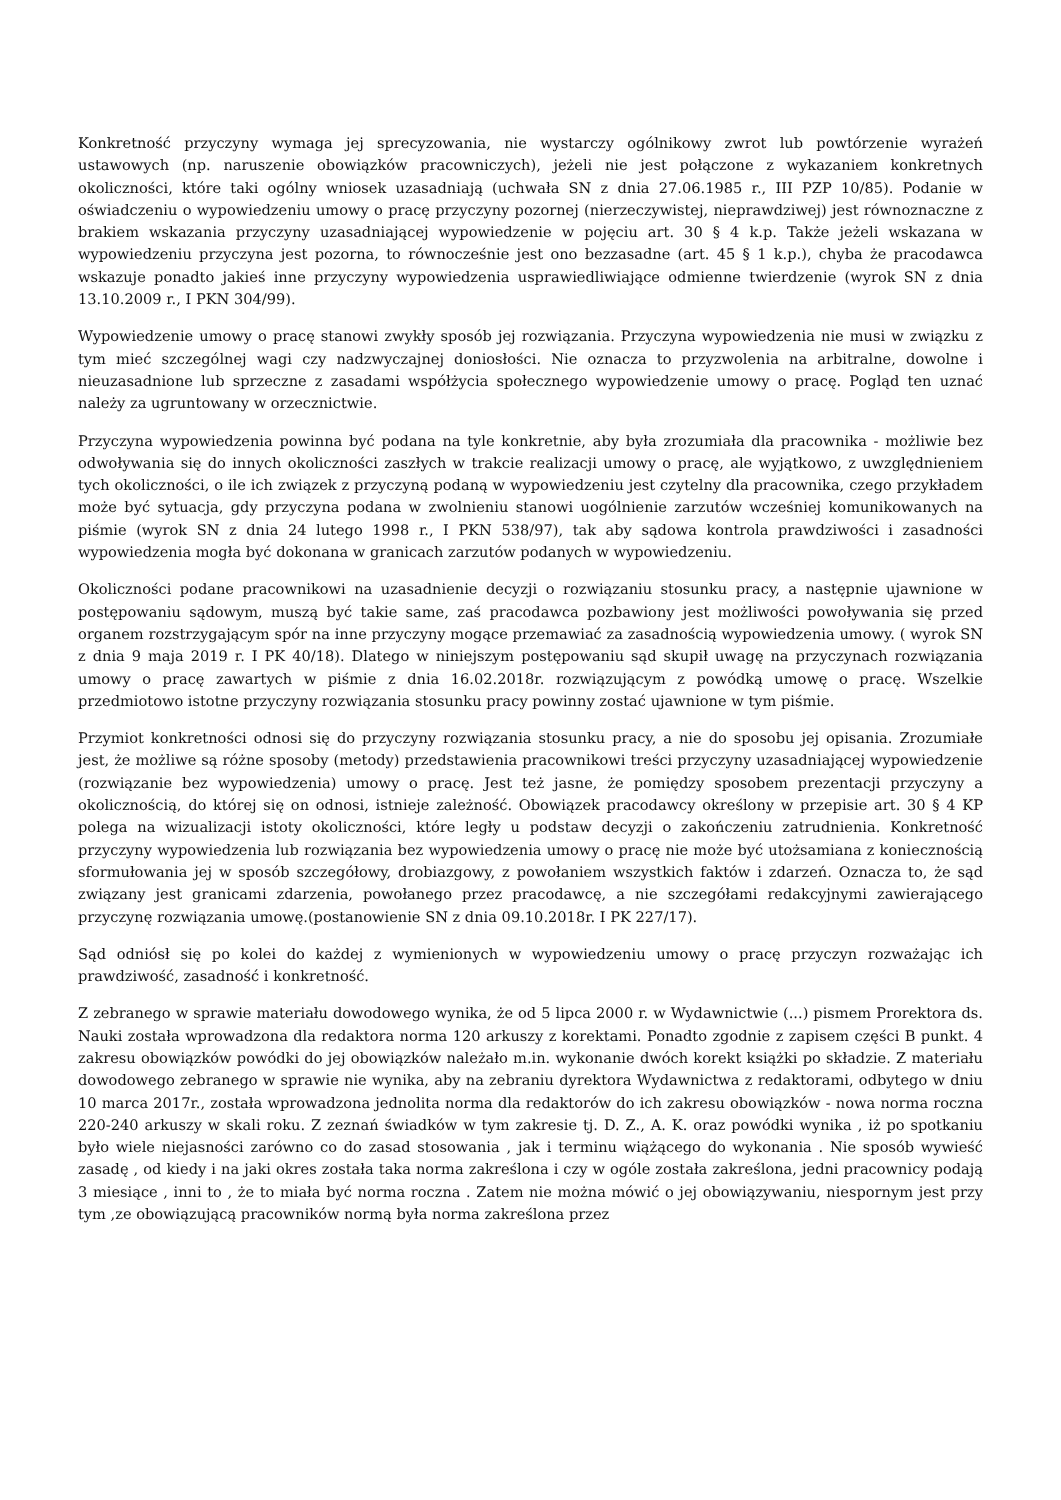Konkretność przyczyny wymaga jej sprecyzowania, nie wystarczy ogólnikowy zwrot lub powtórzenie wyrażeń ustawowych (np. naruszenie obowiązków pracowniczych), jeżeli nie jest połączone z wykazaniem konkretnych okoliczności, które taki ogólny wniosek uzasadniają (uchwała SN z dnia 27.06.1985 r., III PZP 10/85). Podanie w oświadczeniu o wypowiedzeniu umowy o pracę przyczyny pozornej (nierzeczywistej, nieprawdziwej) jest równoznaczne z brakiem wskazania przyczyny uzasadniającej wypowiedzenie w pojęciu art. 30 § 4 k.p. Także jeżeli wskazana w wypowiedzeniu przyczyna jest pozorna, to równocześnie jest ono bezzasadne (art. 45 § 1 k.p.), chyba że pracodawca wskazuje ponadto jakieś inne przyczyny wypowiedzenia usprawiedliwiające odmienne twierdzenie (wyrok SN z dnia 13.10.2009 r., I PKN 304/99).
Wypowiedzenie umowy o pracę stanowi zwykły sposób jej rozwiązania. Przyczyna wypowiedzenia nie musi w związku z tym mieć szczególnej wagi czy nadzwyczajnej doniosłości. Nie oznacza to przyzwolenia na arbitralne, dowolne i nieuzasadnione lub sprzeczne z zasadami współżycia społecznego wypowiedzenie umowy o pracę. Pogląd ten uznać należy za ugruntowany w orzecznictwie.
Przyczyna wypowiedzenia powinna być podana na tyle konkretnie, aby była zrozumiała dla pracownika - możliwie bez odwoływania się do innych okoliczności zaszłych w trakcie realizacji umowy o pracę, ale wyjątkowo, z uwzględnieniem tych okoliczności, o ile ich związek z przyczyną podaną w wypowiedzeniu jest czytelny dla pracownika, czego przykładem może być sytuacja, gdy przyczyna podana w zwolnieniu stanowi uogólnienie zarzutów wcześniej komunikowanych na piśmie (wyrok SN z dnia 24 lutego 1998 r., I PKN 538/97), tak aby sądowa kontrola prawdziwości i zasadności wypowiedzenia mogła być dokonana w granicach zarzutów podanych w wypowiedzeniu.
Okoliczności podane pracownikowi na uzasadnienie decyzji o rozwiązaniu stosunku pracy, a następnie ujawnione w postępowaniu sądowym, muszą być takie same, zaś pracodawca pozbawiony jest możliwości powoływania się przed organem rozstrzygającym spór na inne przyczyny mogące przemawiać za zasadnością wypowiedzenia umowy. ( wyrok SN z dnia 9 maja 2019 r. I PK 40/18). Dlatego w niniejszym postępowaniu sąd skupił uwagę na przyczynach rozwiązania umowy o pracę zawartych w piśmie z dnia 16.02.2018r. rozwiązującym z powódką umowę o pracę. Wszelkie przedmiotowo istotne przyczyny rozwiązania stosunku pracy powinny zostać ujawnione w tym piśmie.
Przymiot konkretności odnosi się do przyczyny rozwiązania stosunku pracy, a nie do sposobu jej opisania. Zrozumiałe jest, że możliwe są różne sposoby (metody) przedstawienia pracownikowi treści przyczyny uzasadniającej wypowiedzenie (rozwiązanie bez wypowiedzenia) umowy o pracę. Jest też jasne, że pomiędzy sposobem prezentacji przyczyny a okolicznością, do której się on odnosi, istnieje zależność. Obowiązek pracodawcy określony w przepisie art. 30 § 4 KP polega na wizualizacji istoty okoliczności, które legły u podstaw decyzji o zakończeniu zatrudnienia. Konkretność przyczyny wypowiedzenia lub rozwiązania bez wypowiedzenia umowy o pracę nie może być utożsamiana z koniecznością sformułowania jej w sposób szczegółowy, drobiazgowy, z powołaniem wszystkich faktów i zdarzeń. Oznacza to, że sąd związany jest granicami zdarzenia, powołanego przez pracodawcę, a nie szczegółami redakcyjnymi zawierającego przyczynę rozwiązania umowę.(postanowienie SN z dnia 09.10.2018r. I PK 227/17).
Sąd odniósł się po kolei do każdej z wymienionych w wypowiedzeniu umowy o pracę przyczyn rozważając ich prawdziwość, zasadność i konkretność.
Z zebranego w sprawie materiału dowodowego wynika, że od 5 lipca 2000 r. w Wydawnictwie (...) pismem Prorektora ds. Nauki została wprowadzona dla redaktora norma 120 arkuszy z korektami. Ponadto zgodnie z zapisem części B punkt. 4 zakresu obowiązków powódki do jej obowiązków należało m.in. wykonanie dwóch korekt książki po składzie. Z materiału dowodowego zebranego w sprawie nie wynika, aby na zebraniu dyrektora Wydawnictwa z redaktorami, odbytego w dniu 10 marca 2017r., została wprowadzona jednolita norma dla redaktorów do ich zakresu obowiązków - nowa norma roczna 220-240 arkuszy w skali roku. Z zeznań świadków w tym zakresie tj. D. Z., A. K. oraz powódki wynika , iż po spotkaniu było wiele niejasności zarówno co do zasad stosowania , jak i terminu wiążącego do wykonania . Nie sposób wywieść zasadę , od kiedy i na jaki okres została taka norma zakreślona i czy w ogóle została zakreślona, jedni pracownicy podają 3 miesiące , inni to , że to miała być norma roczna . Zatem nie można mówić o jej obowiązywaniu, niespornym jest przy tym ,ze obowiązującą pracowników normą była norma zakreślona przez